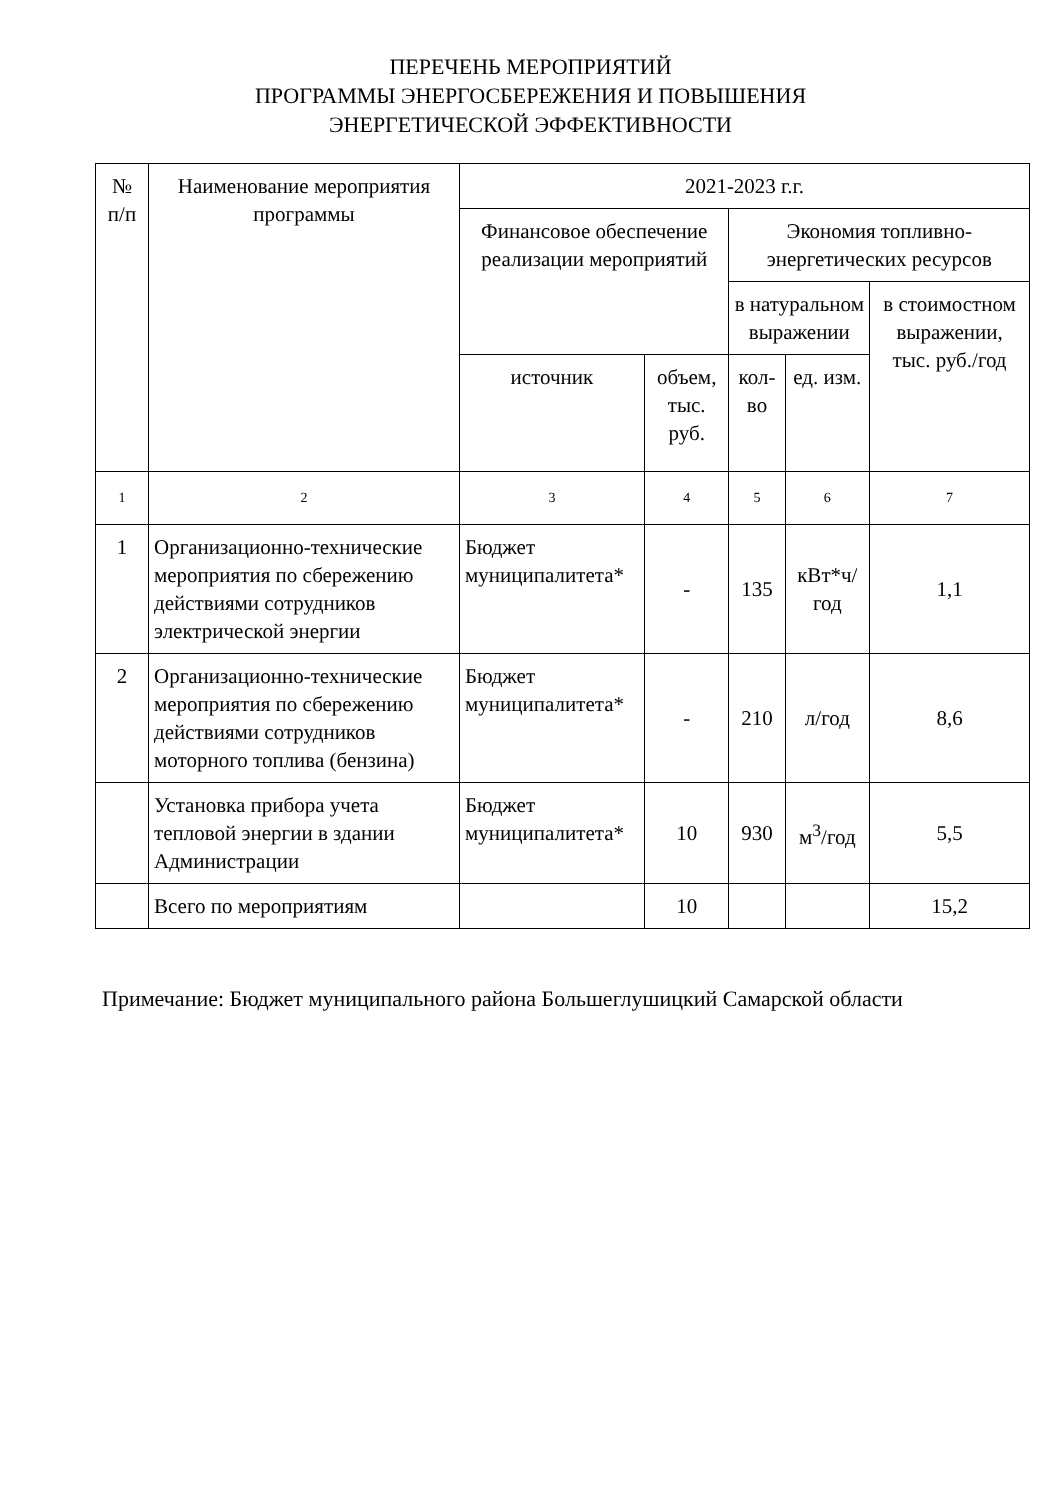ПЕРЕЧЕНЬ МЕРОПРИЯТИЙ
ПРОГРАММЫ ЭНЕРГОСБЕРЕЖЕНИЯ И ПОВЫШЕНИЯ
ЭНЕРГЕТИЧЕСКОЙ ЭФФЕКТИВНОСТИ
| № п/п | Наименование мероприятия программы | 2021-2023 г.г. | | | | |
| --- | --- | --- | --- | --- | --- | --- |
| | | Финансовое обеспечение реализации мероприятий | | Экономия топливно-энергетических ресурсов | | |
| | | | | в натуральном выражении | | в стоимостном выражении, тыс. руб./год |
| | | источник | объем, тыс. руб. | кол-во | ед. изм. | |
| 1 | 2 | 3 | 4 | 5 | 6 | 7 |
| 1 | Организационно-технические мероприятия по сбережению действиями сотрудников электрической энергии | Бюджет муниципалитета* | - | 135 | кВт*ч/ год | 1,1 |
| 2 | Организационно-технические мероприятия по сбережению действиями сотрудников моторного топлива (бензина) | Бюджет муниципалитета* | - | 210 | л/год | 8,6 |
| | Установка прибора учета тепловой энергии в здании Администрации | Бюджет муниципалитета* | 10 | 930 | м<sup>3</sup>/год | 5,5 |
| | Всего по мероприятиям | | 10 | | | 15,2 |
Примечание: Бюджет муниципального района Большеглушицкий Самарской области